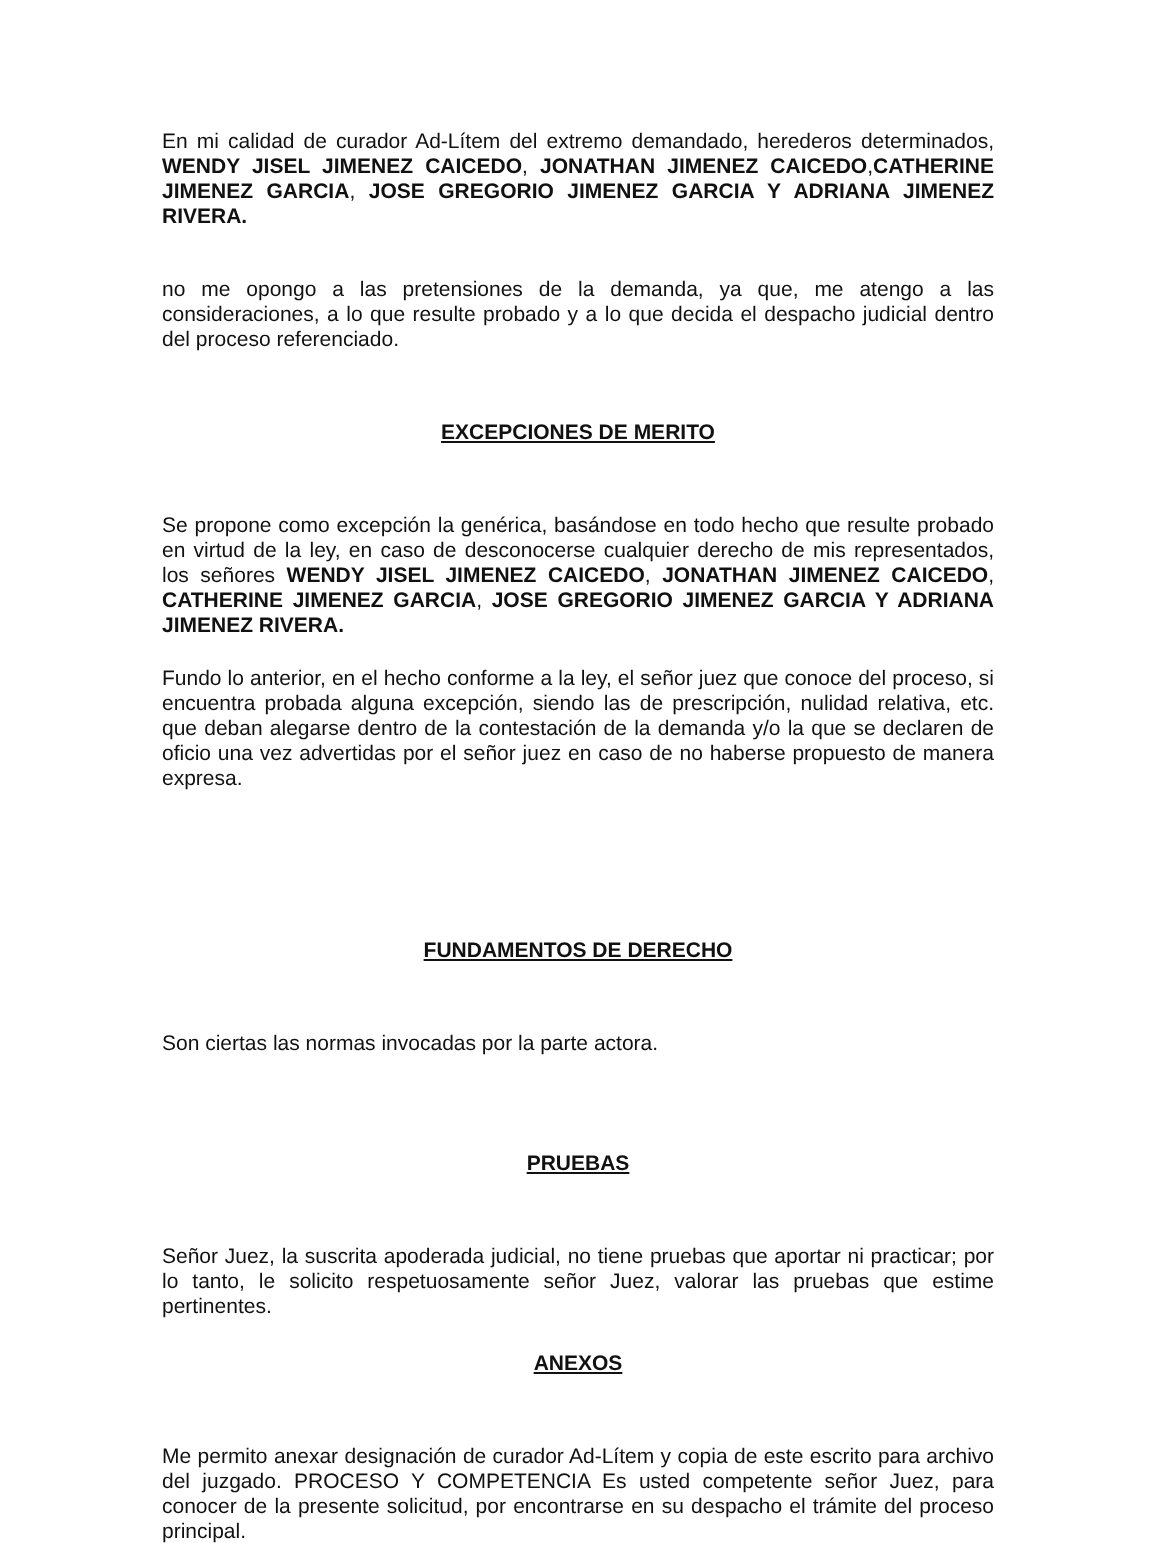En mi calidad de curador Ad-Lítem del extremo demandado, herederos determinados, WENDY JISEL JIMENEZ CAICEDO, JONATHAN JIMENEZ CAICEDO,CATHERINE JIMENEZ GARCIA, JOSE GREGORIO JIMENEZ GARCIA Y ADRIANA JIMENEZ RIVERA.
no me opongo a las pretensiones de la demanda, ya que, me atengo a las consideraciones, a lo que resulte probado y a lo que decida el despacho judicial dentro del proceso referenciado.
EXCEPCIONES DE MERITO
Se propone como excepción la genérica, basándose en todo hecho que resulte probado en virtud de la ley, en caso de desconocerse cualquier derecho de mis representados, los señores WENDY JISEL JIMENEZ CAICEDO, JONATHAN JIMENEZ CAICEDO, CATHERINE JIMENEZ GARCIA, JOSE GREGORIO JIMENEZ GARCIA Y ADRIANA JIMENEZ RIVERA.
Fundo lo anterior, en el hecho conforme a la ley, el señor juez que conoce del proceso, si encuentra probada alguna excepción, siendo las de prescripción, nulidad relativa, etc. que deban alegarse dentro de la contestación de la demanda y/o la que se declaren de oficio una vez advertidas por el señor juez en caso de no haberse propuesto de manera expresa.
FUNDAMENTOS DE DERECHO
Son ciertas las normas invocadas por la parte actora.
PRUEBAS
Señor Juez, la suscrita apoderada judicial, no tiene pruebas que aportar ni practicar; por lo tanto, le solicito respetuosamente señor Juez, valorar las pruebas que estime pertinentes.
ANEXOS
Me permito anexar designación de curador Ad-Lítem y copia de este escrito para archivo del juzgado. PROCESO Y COMPETENCIA Es usted competente señor Juez, para conocer de la presente solicitud, por encontrarse en su despacho el trámite del proceso principal.